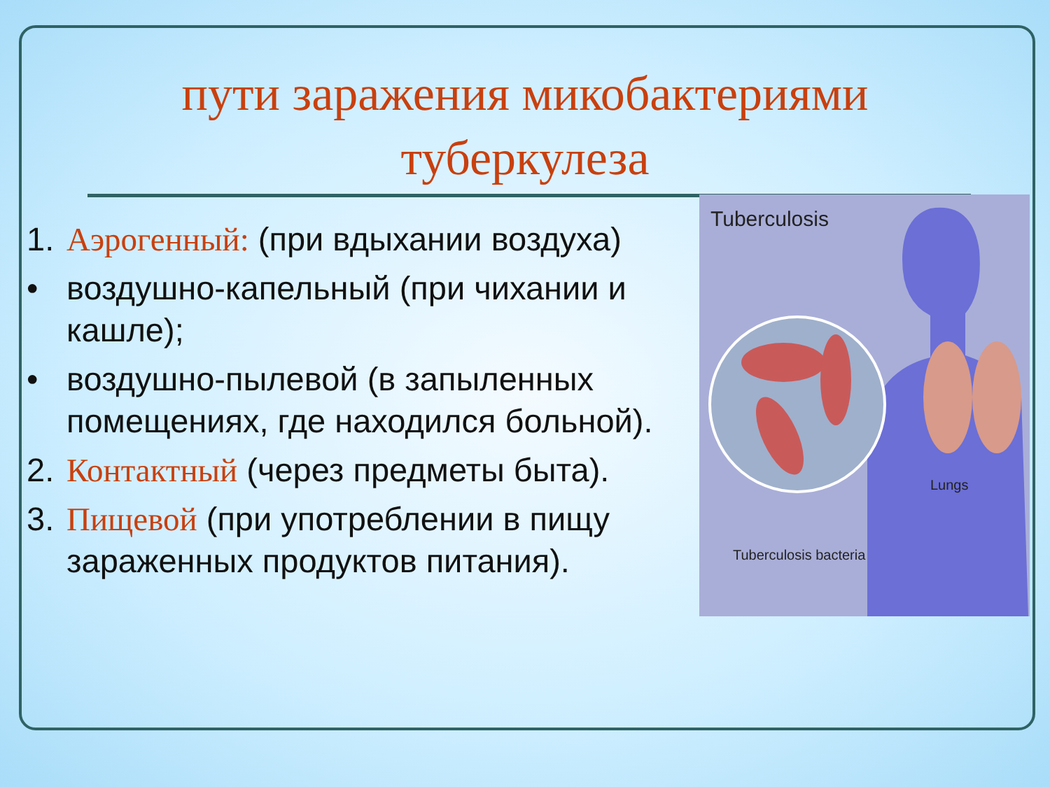пути заражения микобактериями
туберкулеза
1. Аэрогенный: (при вдыхании воздуха)
• воздушно-капельный (при чихании и кашле);
• воздушно-пылевой (в запыленных помещениях, где находился больной).
2. Контактный (через предметы быта).
3. Пищевой (при употреблении в пищу зараженных продуктов питания).
Tuberculosis
Lungs
Tuberculosis bacteria